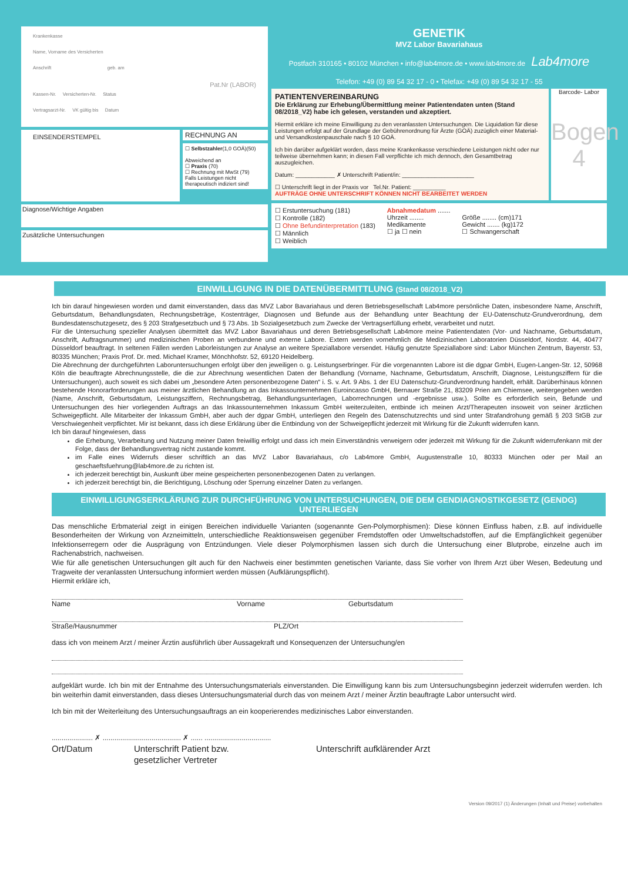Krankenkasse
Name, Vorname des Versicherten
Anschrift geb. am
Pat.Nr (LABOR)
Kassen-Nr. Versicherten-Nr. Status
Vertragsarzt-Nr. VK gültig bis Datum
EINSENDERSTEMPEL
RECHNUNG AN
☐ Selbstzahler(1,0 GOÄ)(50)
Abweichend an
☐ Praxis (70)
☐ Rechnung mit MwSt (79)
Falls Leistungen nicht therapeutisch indiziert sind!
Diagnose/Wichtige Angaben
Zusätzliche Untersuchungen
GENETIK
MVZ Labor Bavariahaus
Postfach 310165 • 80102 München • info@lab4more.de • www.lab4more.de Lab4more
Telefon: +49 (0) 89 54 32 17 - 0 • Telefax: +49 (0) 89 54 32 17 - 55
PATIENTENVEREINBARUNG
Die Erklärung zur Erhebung/Übermittlung meiner Patientendaten unten (Stand 08/2018_V2) habe ich gelesen, verstanden und akzeptiert.
Hiermit erkläre ich meine Einwilligung zu den veranlassten Untersuchungen. Die Liquidation für diese Leistungen erfolgt auf der Grundlage der Gebührenordnung für Ärzte (GOÄ) zuzüglich einer Material- und Versandkostenpauschale nach § 10 GOÄ.
Ich bin darüber aufgeklärt worden, dass meine Krankenkasse verschiedene Leistungen nicht oder nur teilweise übernehmen kann; in diesen Fall verpflichte ich mich dennoch, den Gesamtbetrag auszugleichen.
Datum: ____________ ✗ Unterschrift Patient/in: ______________________
☐ Unterschrift liegt in der Praxis vor Tel.Nr. Patient: __________
AUFTRÄGE OHNE UNTERSCHRIFT KÖNNEN NICHT BEARBEITET WERDEN
Barcode- Labor
Bogen 4
☐ Erstuntersuchung (181)
☐ Kontrolle (182)
☐ Ohne Befundinterpretation (183)
☐ Männlich
☐ Weiblich
Abnahmedatum .......
Uhrzeit ........
Medikamente
☐ ja ☐ nein
Größe ........ (cm)171
Gewicht ....... (kg)172
☐ Schwangerschaft
EINWILLIGUNG IN DIE DATENÜBERMITTLUNG (Stand 08/2018_V2)
Ich bin darauf hingewiesen worden und damit einverstanden, dass das MVZ Labor Bavariahaus und deren Betriebsgesellschaft Lab4more persönliche Daten, insbesondere Name, Anschrift, Geburtsdatum, Behandlungsdaten, Rechnungsbeträge, Kostenträger, Diagnosen und Befunde aus der Behandlung unter Beachtung der EU-Datenschutz-Grundverordnung, dem Bundesdatenschutzgesetz, des § 203 Strafgesetzbuch und § 73 Abs. 1b Sozialgesetzbuch zum Zwecke der Vertragserfüllung erhebt, verarbeitet und nutzt.
Für die Untersuchung spezieller Analysen übermittelt das MVZ Labor Bavariahaus und deren Betriebsgesellschaft Lab4more meine Patientendaten (Vor- und Nachname, Geburtsdatum, Anschrift, Auftragsnummer) und medizinischen Proben an verbundene und externe Labore. Extern werden vornehmlich die Medizinischen Laboratorien Düsseldorf, Nordstr. 44, 40477 Düsseldorf beauftragt. In seltenen Fällen werden Laborleistungen zur Analyse an weitere Speziallabore versendet. Häufig genutzte Speziallabore sind: Labor München Zentrum, Bayerstr. 53, 80335 München; Praxis Prof. Dr. med. Michael Kramer, Mönchhofstr. 52, 69120 Heidelberg.
Die Abrechnung der durchgeführten Laboruntersuchungen erfolgt über den jeweiligen o. g. Leistungserbringer. Für die vorgenannten Labore ist die dgpar GmbH, Eugen-Langen-Str. 12, 50968 Köln die beauftragte Abrechnungsstelle, die die zur Abrechnung wesentlichen Daten der Behandlung (Vorname, Nachname, Geburtsdatum, Anschrift, Diagnose, Leistungsziffern für die Untersuchungen), auch soweit es sich dabei um „besondere Arten personenbezogene Daten“ i. S. v. Art. 9 Abs. 1 der EU Datenschutz-Grundverordnung handelt, erhält. Darüberhinaus können bestehende Honorarforderungen aus meiner ärztlichen Behandlung an das Inkassounternehmen Euroincasso GmbH, Bernauer Straße 21, 83209 Prien am Chiemsee, weitergegeben werden (Name, Anschrift, Geburtsdatum, Leistungsziffern, Rechnungsbetrag, Behandlungsunterlagen, Laborrechnungen und -ergebnisse usw.). Sollte es erforderlich sein, Befunde und Untersuchungen des hier vorliegenden Auftrags an das Inkassounternehmen Inkassum GmbH weiterzuleiten, entbinde ich meinen Arzt/Therapeuten insoweit von seiner ärztlichen Schweigepflicht. Alle Mitarbeiter der Inkassum GmbH, aber auch der dgpar GmbH, unterliegen den Regeln des Datenschutzrechts und sind unter Strafandrohung gemäß § 203 StGB zur Verschwiegenheit verpflichtet. Mir ist bekannt, dass ich diese Erklärung über die Entbindung von der Schweigepflicht jederzeit mit Wirkung für die Zukunft widerrufen kann.
Ich bin darauf hingewiesen, dass
die Erhebung, Verarbeitung und Nutzung meiner Daten freiwillig erfolgt und dass ich mein Einverständnis verweigern oder jederzeit mit Wirkung für die Zukunft widerrufenkann mit der Folge, dass der Behandlungsvertrag nicht zustande kommt.
im Falle eines Widerrufs dieser schriftlich an das MVZ Labor Bavariahaus, c/o Lab4more GmbH, Augustenstraße 10, 80333 München oder per Mail an geschaeftsfuehrung@lab4more.de zu richten ist.
ich jederzeit berechtigt bin, Auskunft über meine gespeicherten personenbezogenen Daten zu verlangen.
ich jederzeit berechtigt bin, die Berichtigung, Löschung oder Sperrung einzelner Daten zu verlangen.
EINWILLIGUNGSERKLÄRUNG ZUR DURCHFÜHRUNG VON UNTERSUCHUNGEN, DIE DEM GENDIAGNOSTIKGESETZ (GENDG) UNTERLIEGEN
Das menschliche Erbmaterial zeigt in einigen Bereichen individuelle Varianten (sogenannte Gen-Polymorphismen): Diese können Einfluss haben, z.B. auf individuelle Besonderheiten der Wirkung von Arzneimitteln, unterschiedliche Reaktionsweisen gegenüber Fremdstoffen oder Umweltschadstoffen, auf die Empfänglichkeit gegenüber Infektionserregern oder die Ausprägung von Entzündungen. Viele dieser Polymorphismen lassen sich durch die Untersuchung einer Blutprobe, einzelne auch im Rachenabstrich, nachweisen.
Wie für alle genetischen Untersuchungen gilt auch für den Nachweis einer bestimmten genetischen Variante, dass Sie vorher von Ihrem Arzt über Wesen, Bedeutung und Tragweite der veranlassten Untersuchung informiert werden müssen (Aufklärungspflicht).
Hiermit erkläre ich,
Name Vorname Geburtsdatum
Straße/Hausnummer PLZ/Ort
dass ich von meinem Arzt / meiner Ärztin ausführlich über Aussagekraft und Konsequenzen der Untersuchung/en
aufgeklärt wurde. Ich bin mit der Entnahme des Untersuchungsmaterials einverstanden. Die Einwilligung kann bis zum Untersuchungsbeginn jederzeit widerrufen werden. Ich bin weiterhin damit einverstanden, dass dieses Untersuchungsmaterial durch das von meinem Arzt / meiner Ärztin beauftragte Labor untersucht wird.
Ich bin mit der Weiterleitung des Untersuchungsauftrags an ein kooperierendes medizinisches Labor einverstanden.
..................... ✗ ........................................ ✗ ...... ..................................
Ort/Datum Unterschrift Patient bzw.
gesetzlicher Vertreter Unterschrift aufklärender Arzt
Version 09/2017 (1) Änderungen (Inhalt und Preise) vorbehalten